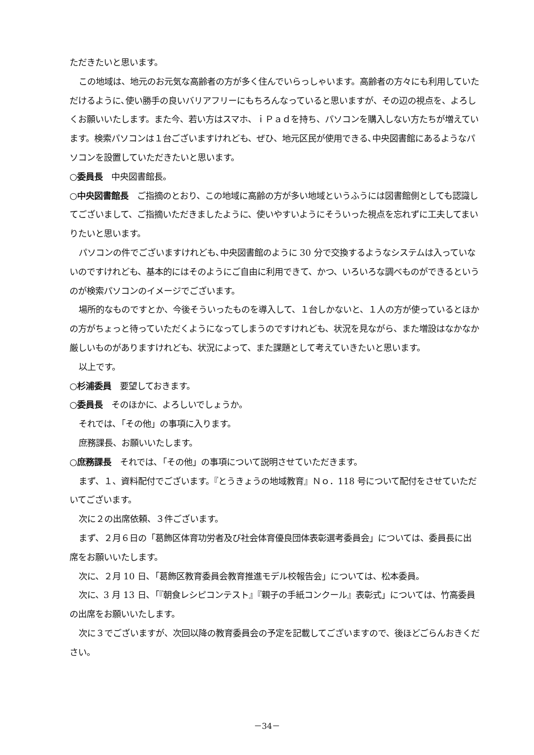ただきたいと思います。
この地域は、地元のお元気な高齢者の方が多く住んでいらっしゃいます。高齢者の方々にも利用していただけるように､使い勝手の良いバリアフリーにもちろんなっていると思いますが、その辺の視点を、よろしくお願いいたします。また今、若い方はスマホ、ｉＰａｄを持ち、パソコンを購入しない方たちが増えています。検索パソコンは１台ございますけれども、ぜひ、地元区民が使用できる､中央図書館にあるようなパソコンを設置していただきたいと思います。
○委員長　中央図書館長。
○中央図書館長　ご指摘のとおり、この地域に高齢の方が多い地域というふうには図書館側としても認識してございまして、ご指摘いただきましたように、使いやすいようにそういった視点を忘れずに工夫してまいりたいと思います。
パソコンの件でございますけれども､中央図書館のように 30 分で交換するようなシステムは入っていないのですけれども、基本的にはそのようにご自由に利用できて、かつ、いろいろな調べものができるというのが検索パソコンのイメージでございます。
場所的なものですとか、今後そういったものを導入して、１台しかないと、１人の方が使っているとほかの方がちょっと待っていただくようになってしまうのですけれども、状況を見ながら、また増設はなかなか厳しいものがありますけれども、状況によって、また課題として考えていきたいと思います。
以上です。
○杉浦委員　要望しておきます。
○委員長　そのほかに、よろしいでしょうか。
それでは､「その他」の事項に入ります。
庶務課長、お願いいたします。
○庶務課長　それでは､「その他」の事項について説明させていただきます。
まず、１、資料配付でございます。『とうきょうの地域教育』Ｎｏ．118 号について配付をさせていただいてございます。
次に２の出席依頼、３件ございます。
まず、２月６日の「葛飾区体育功労者及び社会体育優良団体表彰選考委員会」については、委員長に出席をお願いいたします。
次に、２月 10 日､「葛飾区教育委員会教育推進モデル校報告会」については、松本委員。
次に、3 月 13 日､「『朝食レシピコンテスト』『親子の手紙コンクール』表彰式」については、竹高委員の出席をお願いいたします。
次に３でございますが、次回以降の教育委員会の予定を記載してございますので、後ほどごらんおきください。
－34－